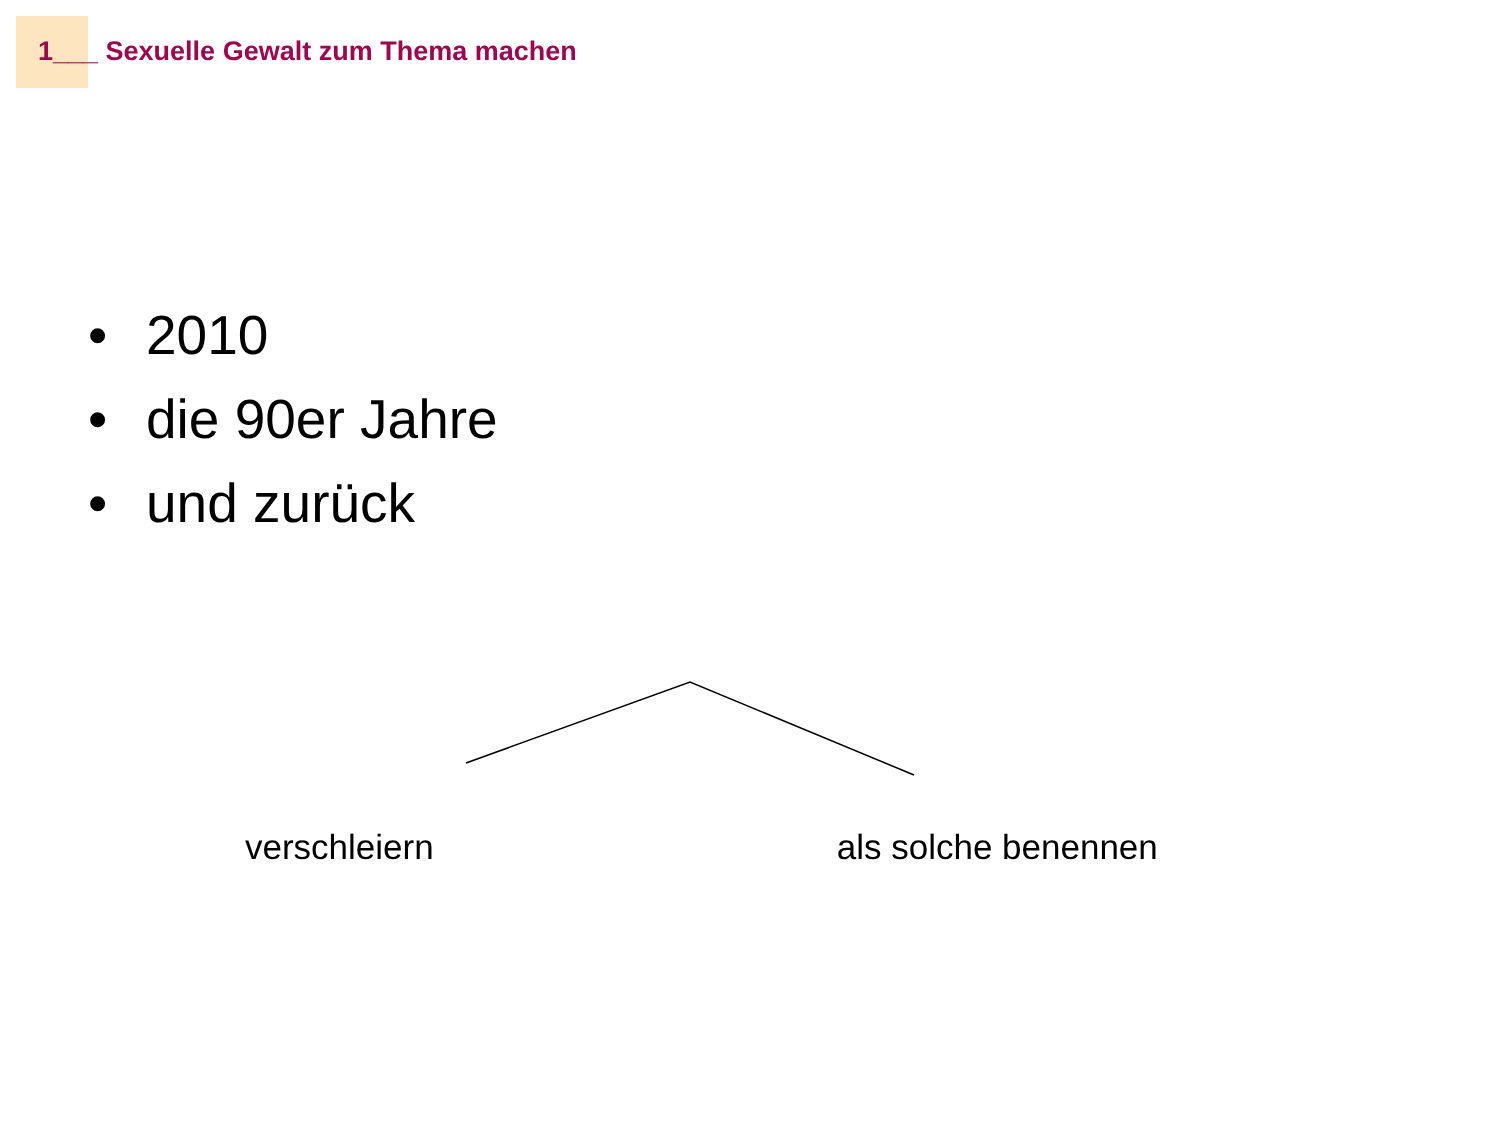1___ Sexuelle Gewalt zum Thema machen
• 2010
• die 90er Jahre
• und zurück
verschleiern als solche benennen